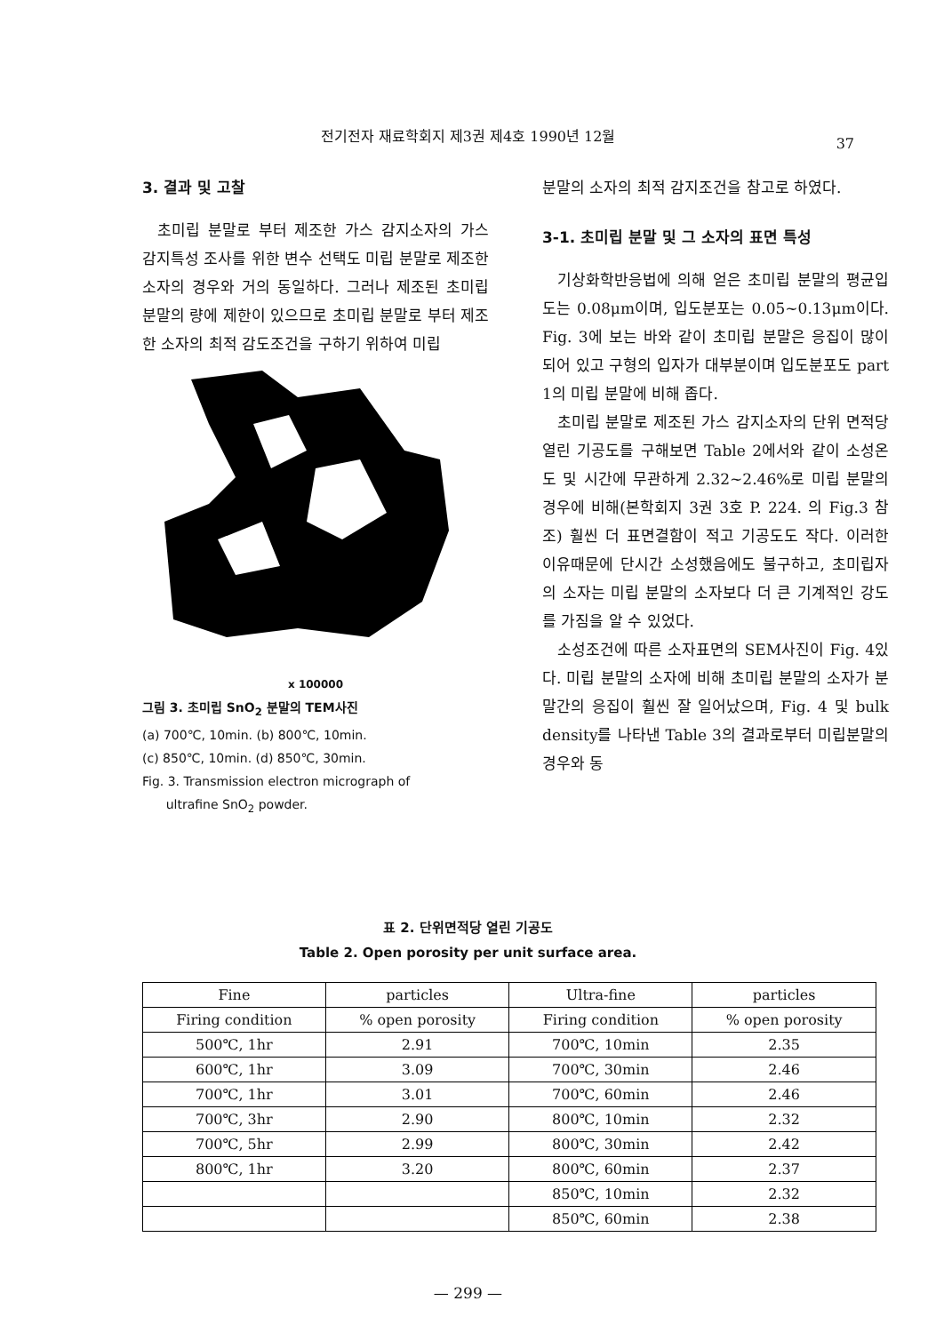전기전자 재료학회지 제3권 제4호 1990년 12월
37
3. 결과 및 고찰
초미립 분말로 부터 제조한 가스 감지소자의 가스 감지특성 조사를 위한 변수 선택도 미립 분말로 제조한 소자의 경우와 거의 동일하다. 그러나 제조된 초미립 분말의 량에 제한이 있으므로 초미립 분말로 부터 제조한 소자의 최적 감도조건을 구하기 위하여 미립
x 100000
그림 3. 초미립 SnO<sub>2</sub> 분말의 TEM사진
(a) 700℃, 10min. (b) 800℃, 10min.
(c) 850℃, 10min. (d) 850℃, 30min.
Fig. 3. Transmission electron micrograph of
ultrafine SnO<sub>2</sub> powder.
분말의 소자의 최적 감지조건을 참고로 하였다.
3-1. 초미립 분말 및 그 소자의 표면 특성
기상화학반응법에 의해 얻은 초미립 분말의 평균입도는 0.08μm이며, 입도분포는 0.05~0.13μm이다. Fig. 3에 보는 바와 같이 초미립 분말은 응집이 많이 되어 있고 구형의 입자가 대부분이며 입도분포도 part 1의 미립 분말에 비해 좁다.
초미립 분말로 제조된 가스 감지소자의 단위 면적당 열린 기공도를 구해보면 Table 2에서와 같이 소성온도 및 시간에 무관하게 2.32~2.46%로 미립 분말의 경우에 비해(본학회지 3권 3호 P. 224. 의 Fig.3 참조) 훨씬 더 표면결함이 적고 기공도도 작다. 이러한 이유때문에 단시간 소성했음에도 불구하고, 초미립자의 소자는 미립 분말의 소자보다 더 큰 기계적인 강도를 가짐을 알 수 있었다.
소성조건에 따른 소자표면의 SEM사진이 Fig. 4있다. 미립 분말의 소자에 비해 초미립 분말의 소자가 분말간의 응집이 훨씬 잘 일어났으며, Fig. 4 및 bulk density를 나타낸 Table 3의 결과로부터 미립분말의 경우와 동
표 2. 단위면적당 열린 기공도
Table 2. Open porosity per unit surface area.
| Fine | particles | Ultra-fine | particles |
| --- | --- | --- | --- |
| Firing condition | % open porosity | Firing condition | % open porosity |
| 500℃, 1hr | 2.91 | 700℃, 10min | 2.35 |
| 600℃, 1hr | 3.09 | 700℃, 30min | 2.46 |
| 700℃, 1hr | 3.01 | 700℃, 60min | 2.46 |
| 700℃, 3hr | 2.90 | 800℃, 10min | 2.32 |
| 700℃, 5hr | 2.99 | 800℃, 30min | 2.42 |
| 800℃, 1hr | 3.20 | 800℃, 60min | 2.37 |
| | | 850℃, 10min | 2.32 |
| | | 850℃, 60min | 2.38 |
— 299 —